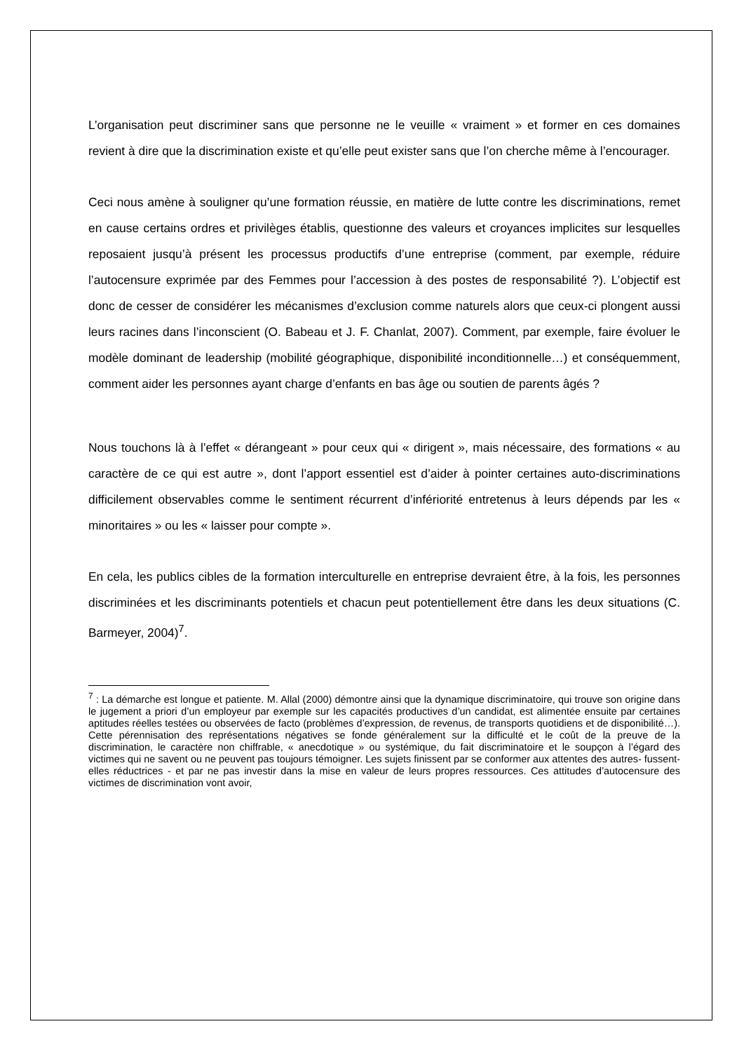L’organisation peut discriminer sans que personne ne le veuille « vraiment » et former en ces domaines revient à dire que la discrimination existe et qu’elle peut exister sans que l’on cherche même à l’encourager.
Ceci nous amène à souligner qu’une formation réussie, en matière de lutte contre les discriminations, remet en cause certains ordres et privilèges établis, questionne des valeurs et croyances implicites sur lesquelles reposaient jusqu’à présent les processus productifs d’une entreprise (comment, par exemple, réduire l’autocensure exprimée par des Femmes pour l’accession à des postes de responsabilité ?). L’objectif est donc de cesser de considérer les mécanismes d’exclusion comme naturels alors que ceux-ci plongent aussi leurs racines dans l’inconscient (O. Babeau et J. F. Chanlat, 2007). Comment, par exemple, faire évoluer le modèle dominant de leadership (mobilité géographique, disponibilité inconditionnelle…) et conséquemment, comment aider les personnes ayant charge d’enfants en bas âge ou soutien de parents âgés ?
Nous touchons là à l’effet « dérangeant » pour ceux qui « dirigent », mais nécessaire, des formations « au caractère de ce qui est autre », dont l’apport essentiel est d’aider à pointer certaines auto-discriminations difficilement observables comme le sentiment récurrent d’infériorité entretenus à leurs dépends par les « minoritaires » ou les « laisser pour compte ».
En cela, les publics cibles de la formation interculturelle en entreprise devraient être, à la fois, les personnes discriminées et les discriminants potentiels et chacun peut potentiellement être dans les deux situations (C. Barmeyer, 2004)<sup>7</sup>.
<sup>7</sup> : La démarche est longue et patiente. M. Allal (2000) démontre ainsi que la dynamique discriminatoire, qui trouve son origine dans le jugement a priori d’un employeur par exemple sur les capacités productives d’un candidat, est alimentée ensuite par certaines aptitudes réelles testées ou observées de facto (problèmes d’expression, de revenus, de transports quotidiens et de disponibilité…). Cette pérennisation des représentations négatives se fonde généralement sur la difficulté et le coût de la preuve de la discrimination, le caractère non chiffrable, « anecdotique » ou systémique, du fait discriminatoire et le soupçon à l’égard des victimes qui ne savent ou ne peuvent pas toujours témoigner. Les sujets finissent par se conformer aux attentes des autres- fussent-elles réductrices - et par ne pas investir dans la mise en valeur de leurs propres ressources. Ces attitudes d’autocensure des victimes de discrimination vont avoir,